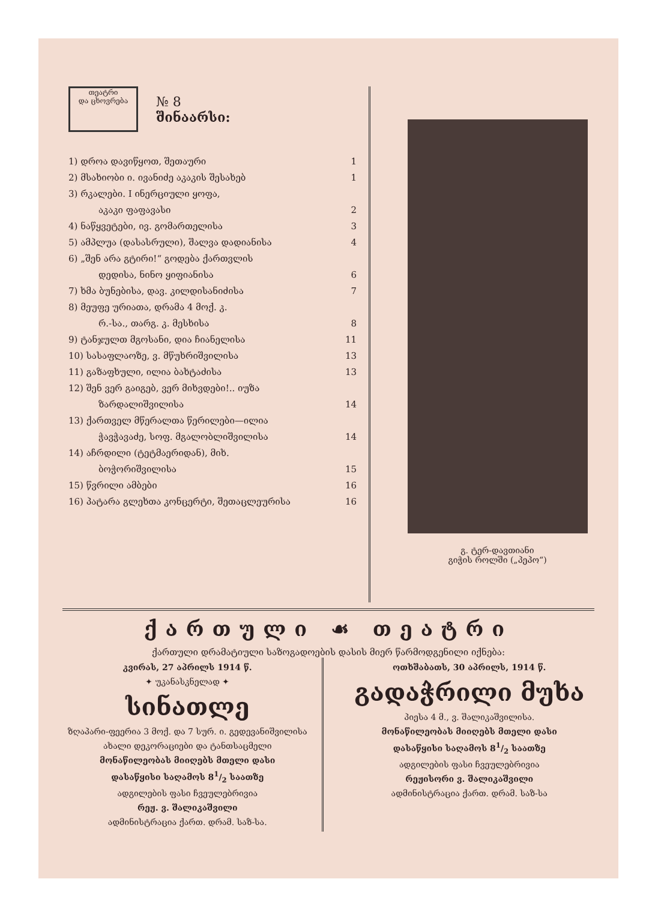თეატრი
და ცხოვრება
№ 8
შინაარსი:
1) დროა დავიწყოთ, შეთაური 1
2) მსახიობი ი. ივანიძე აკაკის შესახებ 1
3) რკალები. I ინერციული ყოფა,
აკაკი ფაფავასი 2
4) ნაწყვეტები, ივ. გომართელისა 3
5) ამპლუა (დასასრული), შალვა დადიანისა 4
6) „შენ არა გტირი!“ გოდება ქართვლის
დედისა, ნინო ყიფიანისა 6
7) ხმა ბუნებისა, დავ. კილდისანიძისა 7
8) მეუფე ურიათა, დრამა 4 მოქ. კ.
რ.-სა., თარგ. კ. მესხისა 8
9) ტანჯულთ მგოსანი, დია ჩიანელისა 11
10) სასაფლაოზე, ვ. მწუხრიშვილისა 13
11) გაზაფხული, ილია ბახტაძისა 13
12) შენ ვერ გაიგებ, ვერ მიხვდები!.. იუზა
ზარდალიშვილისა 14
13) ქართველ მწერალთა წერილები—ილია
ჭავჭავაძე, სოფ. მგალობლიშვილისა 14
14) აჩრდილი (ტეტმაერიდან), მიხ.
ბოჭორიშვილისა 15
15) წვრილი ამბები 16
16) პატარა გლეხთა კონცერტი, შეთაცლეურისა 16
გ. ტერ-დავთიანი
გიჭის როლში („პეპო“)
ქართული ☙ თეატრი
ქართული დრამატიული საზოგადოების დასის მიერ წარმოდგენილი იქნება:
კვირას, 27 აპრილს 1914 წ.
✦ უკანასკნელად ✦
სინათლე
ზღაპარი-ფეერია 3 მოქ. და 7 სურ. ი. გედევანიშვილისა
ახალი დეკორაციები და ტანთსაცმელი
მონაწილეობას მიიღებს მთელი დასი
დასაწყისი საღამოს 81/2 საათზე
ადგილების ფასი ჩვეულებრივია
რეჟ. ვ. შალიკაშვილი
ადმინისტრაცია ქართ. დრამ. საზ-სა.
ოთხშაბათს, 30 აპრილს, 1914 წ.
გადაჭრილი მუხა
პიესა 4 მ., ვ. შალიკაშვილისა.
მონაწილეობას მიიღებს მთელი დასი
დასაწყისი საღამოს 81/2 საათზე
ადგილების ფასი ჩვეულებრივია
რეჟისორი ვ. შალიკაშვილი
ადმინისტრაცია ქართ. დრამ. საზ-სა